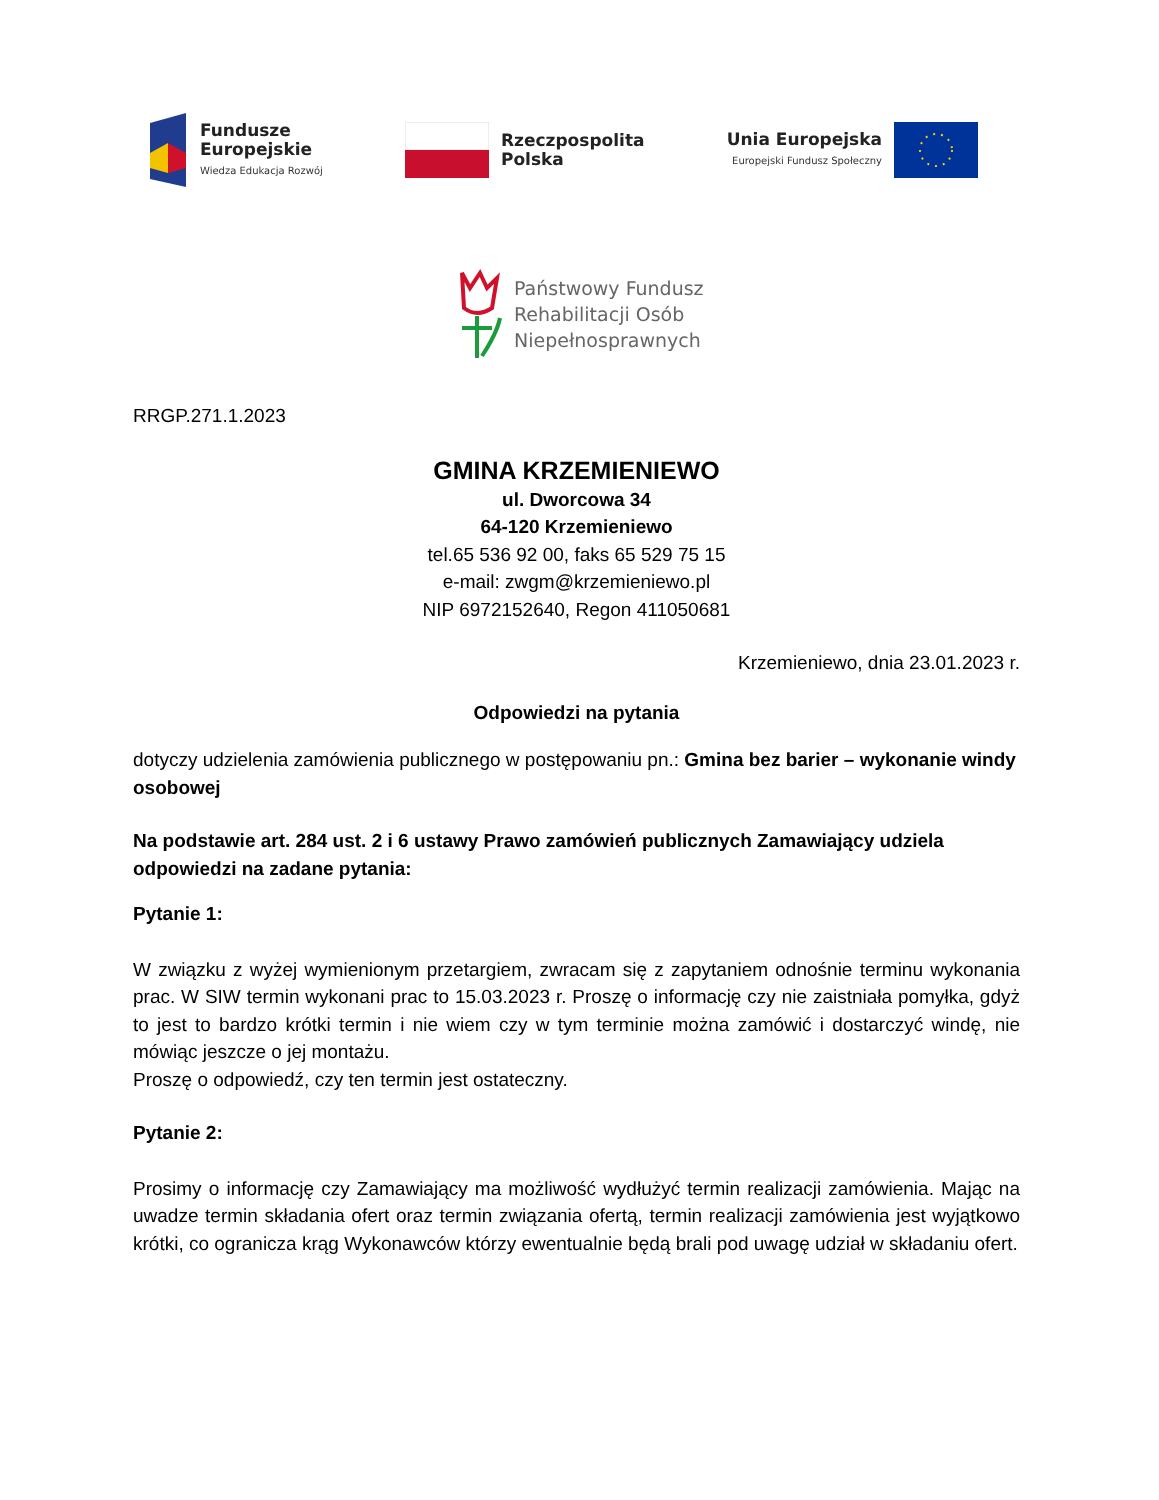Fundusze
Europejskie
Wiedza Edukacja Rozwój
Rzeczpospolita
Polska
Unia Europejska
Europejski Fundusz Społeczny
Państwowy Fundusz
Rehabilitacji Osób
Niepełnosprawnych
RRGP.271.1.2023
GMINA KRZEMIENIEWO
ul. Dworcowa 34
64-120 Krzemieniewo
tel.65 536 92 00, faks 65 529 75 15
e-mail: zwgm@krzemieniewo.pl
NIP 6972152640, Regon 411050681
Krzemieniewo, dnia 23.01.2023 r.
Odpowiedzi na pytania
dotyczy udzielenia zamówienia publicznego w postępowaniu pn.: Gmina bez barier – wykonanie windy osobowej
Na podstawie art. 284 ust. 2 i 6 ustawy Prawo zamówień publicznych Zamawiający udziela odpowiedzi na zadane pytania:
Pytanie 1:
W związku z wyżej wymienionym przetargiem, zwracam się z zapytaniem odnośnie terminu wykonania prac. W SIW termin wykonani prac to 15.03.2023 r. Proszę o informację czy nie zaistniała pomyłka, gdyż to jest to bardzo krótki termin i nie wiem czy w tym terminie można zamówić i dostarczyć windę, nie mówiąc jeszcze o jej montażu.
Proszę o odpowiedź, czy ten termin jest ostateczny.
Pytanie 2:
Prosimy o informację czy Zamawiający ma możliwość wydłużyć termin realizacji zamówienia. Mając na uwadze termin składania ofert oraz termin związania ofertą, termin realizacji zamówienia jest wyjątkowo krótki, co ogranicza krąg Wykonawców którzy ewentualnie będą brali pod uwagę udział w składaniu ofert.